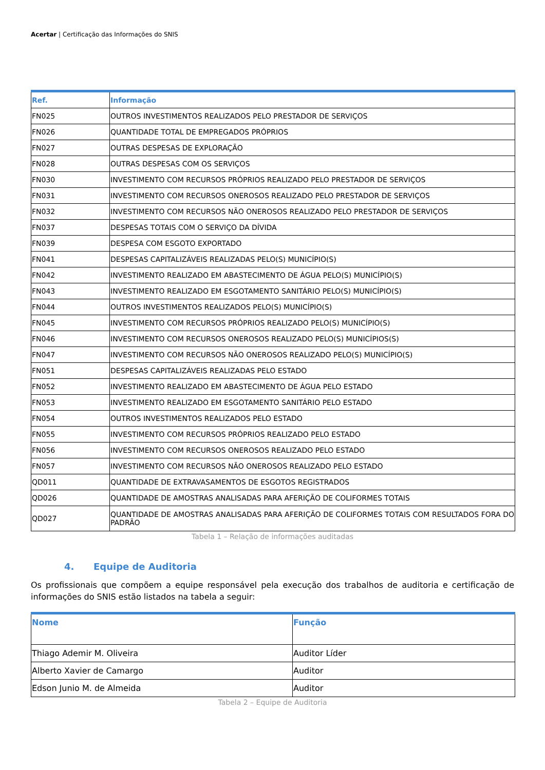Acertar | Certificação das Informações do SNIS
| Ref. | Informação |
| --- | --- |
| FN025 | OUTROS INVESTIMENTOS REALIZADOS PELO PRESTADOR DE SERVIÇOS |
| FN026 | QUANTIDADE TOTAL DE EMPREGADOS PRÓPRIOS |
| FN027 | OUTRAS DESPESAS DE EXPLORAÇÃO |
| FN028 | OUTRAS DESPESAS COM OS SERVIÇOS |
| FN030 | INVESTIMENTO COM RECURSOS PRÓPRIOS REALIZADO PELO PRESTADOR DE SERVIÇOS |
| FN031 | INVESTIMENTO COM RECURSOS ONEROSOS REALIZADO PELO PRESTADOR DE SERVIÇOS |
| FN032 | INVESTIMENTO COM RECURSOS NÃO ONEROSOS REALIZADO PELO PRESTADOR DE SERVIÇOS |
| FN037 | DESPESAS TOTAIS COM O SERVIÇO DA DÍVIDA |
| FN039 | DESPESA COM ESGOTO EXPORTADO |
| FN041 | DESPESAS CAPITALIZÁVEIS REALIZADAS PELO(S) MUNICÍPIO(S) |
| FN042 | INVESTIMENTO REALIZADO EM ABASTECIMENTO DE ÁGUA PELO(S) MUNICÍPIO(S) |
| FN043 | INVESTIMENTO REALIZADO EM ESGOTAMENTO SANITÁRIO PELO(S) MUNICÍPIO(S) |
| FN044 | OUTROS INVESTIMENTOS REALIZADOS PELO(S) MUNICÍPIO(S) |
| FN045 | INVESTIMENTO COM RECURSOS PRÓPRIOS REALIZADO PELO(S) MUNICÍPIO(S) |
| FN046 | INVESTIMENTO COM RECURSOS ONEROSOS REALIZADO PELO(S) MUNICÍPIOS(S) |
| FN047 | INVESTIMENTO COM RECURSOS NÃO ONEROSOS REALIZADO PELO(S) MUNICÍPIO(S) |
| FN051 | DESPESAS CAPITALIZÁVEIS REALIZADAS PELO ESTADO |
| FN052 | INVESTIMENTO REALIZADO EM ABASTECIMENTO DE ÁGUA PELO ESTADO |
| FN053 | INVESTIMENTO REALIZADO EM ESGOTAMENTO SANITÁRIO PELO ESTADO |
| FN054 | OUTROS INVESTIMENTOS REALIZADOS PELO ESTADO |
| FN055 | INVESTIMENTO COM RECURSOS PRÓPRIOS REALIZADO PELO ESTADO |
| FN056 | INVESTIMENTO COM RECURSOS ONEROSOS REALIZADO PELO ESTADO |
| FN057 | INVESTIMENTO COM RECURSOS NÃO ONEROSOS REALIZADO PELO ESTADO |
| QD011 | QUANTIDADE DE EXTRAVASAMENTOS DE ESGOTOS REGISTRADOS |
| QD026 | QUANTIDADE DE AMOSTRAS ANALISADAS PARA AFERIÇÃO DE COLIFORMES TOTAIS |
| QD027 | QUANTIDADE DE AMOSTRAS ANALISADAS PARA AFERIÇÃO DE COLIFORMES TOTAIS COM RESULTADOS FORA DO PADRÃO |
Tabela 1 – Relação de informações auditadas
4. Equipe de Auditoria
Os profissionais que compõem a equipe responsável pela execução dos trabalhos de auditoria e certificação de informações do SNIS estão listados na tabela a seguir:
| Nome | Função |
| --- | --- |
| Thiago Ademir M. Oliveira | Auditor Líder |
| Alberto Xavier de Camargo | Auditor |
| Edson Junio M. de Almeida | Auditor |
Tabela 2 – Equipe de Auditoria